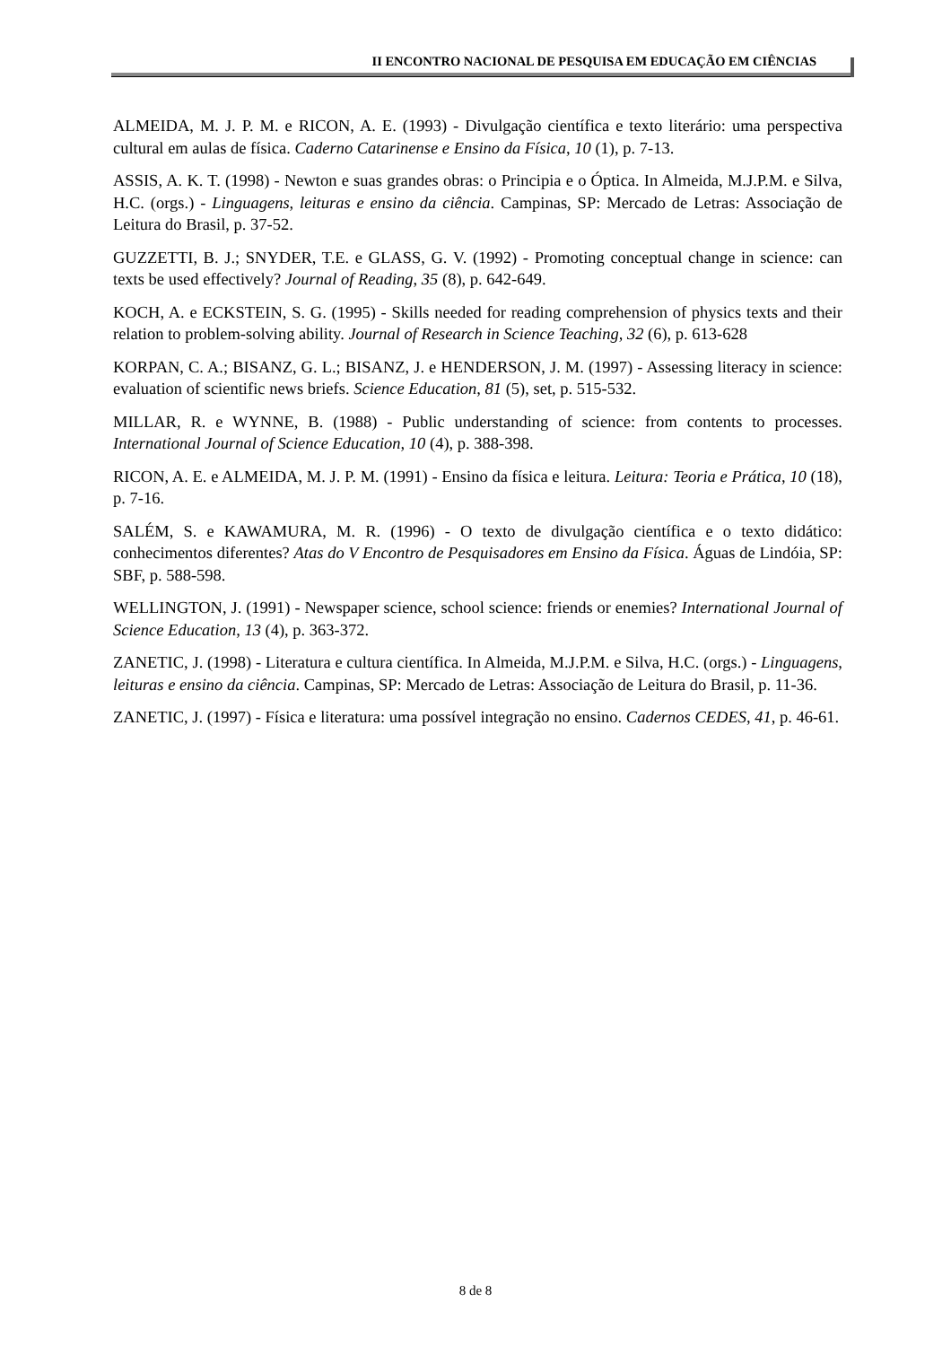II ENCONTRO NACIONAL DE PESQUISA EM EDUCAÇÃO EM CIÊNCIAS
ALMEIDA, M. J. P. M. e RICON, A. E. (1993) - Divulgação científica e texto literário: uma perspectiva cultural em aulas de física. Caderno Catarinense e Ensino da Física, 10 (1), p. 7-13.
ASSIS, A. K. T. (1998) - Newton e suas grandes obras: o Principia e o Óptica. In Almeida, M.J.P.M. e Silva, H.C. (orgs.) - Linguagens, leituras e ensino da ciência. Campinas, SP: Mercado de Letras: Associação de Leitura do Brasil, p. 37-52.
GUZZETTI, B. J.; SNYDER, T.E. e GLASS, G. V. (1992) - Promoting conceptual change in science: can texts be used effectively? Journal of Reading, 35 (8), p. 642-649.
KOCH, A. e ECKSTEIN, S. G. (1995) - Skills needed for reading comprehension of physics texts and their relation to problem-solving ability. Journal of Research in Science Teaching, 32 (6), p. 613-628
KORPAN, C. A.; BISANZ, G. L.; BISANZ, J. e HENDERSON, J. M. (1997) - Assessing literacy in science: evaluation of scientific news briefs. Science Education, 81 (5), set, p. 515-532.
MILLAR, R. e WYNNE, B. (1988) - Public understanding of science: from contents to processes. International Journal of Science Education, 10 (4), p. 388-398.
RICON, A. E. e ALMEIDA, M. J. P. M. (1991) - Ensino da física e leitura. Leitura: Teoria e Prática, 10 (18), p. 7-16.
SALÉM, S. e KAWAMURA, M. R. (1996) - O texto de divulgação científica e o texto didático: conhecimentos diferentes? Atas do V Encontro de Pesquisadores em Ensino da Física. Águas de Lindóia, SP: SBF, p. 588-598.
WELLINGTON, J. (1991) - Newspaper science, school science: friends or enemies? International Journal of Science Education, 13 (4), p. 363-372.
ZANETIC, J. (1998) - Literatura e cultura científica. In Almeida, M.J.P.M. e Silva, H.C. (orgs.) - Linguagens, leituras e ensino da ciência. Campinas, SP: Mercado de Letras: Associação de Leitura do Brasil, p. 11-36.
ZANETIC, J. (1997) - Física e literatura: uma possível integração no ensino. Cadernos CEDES, 41, p. 46-61.
8 de 8